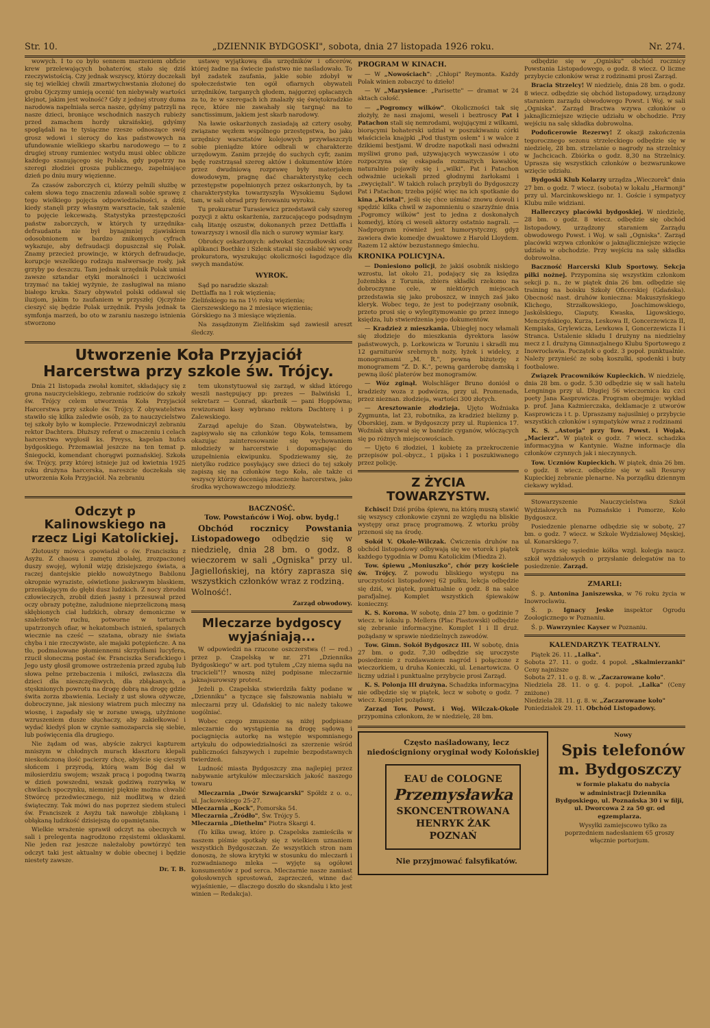Str. 10. „DZIENNIK BYDGOSKI", sobota, dnia 27 listopada 1926 roku. Nr. 274.
wowych. I to co było sennem marzeniem obficie krew przelewających bohaterów, stało się dziś rzeczywistością. Czy jednak wszyscy, którzy doczekali się tej wielkiej chwili zmartwychwstania złożonej do grobu Ojczyzny umieją ocenić ten niebywały wartości klejnot, jakim jest wolność? Gdy z jednej strony duma narodowa napełniała serca nasze, gdyśmy patrzyli na nasze dzieci, broniące wschodnich naszych rubieży przed zamachem hordy ukraińskiej, gdyśmy spoglądali na te tysiączne rzesze odnoszące swój grosz wdowi i sierocy do kas państwowych na ufundowanie wielkiego skarbu narodowego — to z drugiej strony rumieniec wstydu musi oblec oblicze każdego szanującego się Polaka, gdy popatrzy na szeregi złodziei grosza publicznego, zapełniające dzień po dniu mury więzienne.
Za czasów zaborczych ci, którzy pełnili służbę w całem słowa tego znaczeniu zdawali sobie sprawę z tego wielkiego pojęcia odpowiedzialności, a dziś, kiedy stanęli przy własnym warsztacie, tak szalenie to pojęcie lekceważą. Statystyka przestępczości państw zaborczych, w których ty urzędnika-defraudanta nie był bynajmniej zjawiskiem odosobnionem w bardzo znikomych cyfrach wykazuje, aby defraudacji dopuszczał się Polak. Znamy przecież prowincje, w których defraudacje, korupcje wszelkiego rodzaju malwersacje rosły, jak grzyby po deszczu. Tam jednak urzędnik Polak umiał zawsze sztandar etyki moralności i uczciwości trzymać na takiej wyżynie, że zasługiwał na miano białego kruka. Szary obywatel polski oddawał się iluzjom, jakim to zaufaniem w przyszłej Ojczyźnie cieszyć się będzie Polak urzędnik. Prysła jednak ta symfonja marzeń, bo oto w zaraniu naszego istnienia stworzono
ustawę wyjątkową dla urzędników i oficerów, której żadne na świecie państwo nie naśladowało. To był zadatek zaufania, jakie sobie zdobył w społeczeństwie ten ogół ofiarnych obywateli urzędników, targanych głodem, najgorzej opłacanych za to, że w szeregach ich znalazły się świętokradzkie ręce, które nie zawahały się targnąć na to sanctissimum, jakiem jest skarb narodowy.
Na ławie oskarżonych zasiadają aż cztery osoby, związane węzłem wspólnego przestępstwa, bo jako urzędnicy warsztatów kolejowych przywłaszczyli sobie pieniądze które odbrali w charakterze urzędowym. Zanim przejdę do suchych cyfr, zanim będę rozstrząsał szereg aktów i dokumentów które przez dwudniową rozprawę były materjałem dowodowym, pragnę dać charakterystykę cech przestępstw popełnionych przez oskarżonych, by ta charakterystyka towarzyszyła Wysokiemu Sądowi tam, w sali obrad przy ferowaniu wyroku.
Tu prokuratur Turasiewicz przedstawił cały szereg pozycji z aktu oskarżenia, zarzucającego podsądnym całą litanję oszustw, dokonanych przez Dettlaffa i towarzyszy i wnosił dla nich o surowy wymiar kary.
Obrońcy oskarżonych: adwokat Szczudłowski oraz aplikanci Boethke i Szlenk starali się osłabić wywody prokuratora, wyszukując okoliczności łagodzące dla swych mandatów.
WYROK.
Sąd po naradzie skazał:
Dettlaffa na 1 rok więzienia;
Zielińskiego na na 1½ roku więzienia;
Gierszewskiego na 2 miesiące więzienia;
Górskiego na 3 miesiące więzienia.
Na zasądzonym Zielińskim sąd zawiesił areszt śledczy.
Utworzenie Koła Przyjaciół Harcerstwa przy szkole św. Trójcy.
Dnia 21 listopada zwołał komitet, składający się z grona nauczycielskiego, zebranie rodziców do szkoły św. Trójcy celem utworzenia Koła Przyjaciół Harcerstwa przy szkole św. Trójcy. Z obywatelstwa stawiło się kilka zaledwie osób, za to nauczycielstwo tej szkoły było w komplecie. Przewodniczył zebraniu rektor Dachtera. Dłuższy referat o znaczeniu i celach harcerstwa wygłosił ks. Preyss, kapelan hufca bydgoskiego. Przemawiał jeszcze na ten temat p. Śniegocki, komendant chorągwi poznańskiej. Szkoła św. Trójcy, przy której istnieje już od kwietnia 1925 roku drużyna harcerska, nareszcie doczekała się utworzenia Koła Przyjaciół. Na zebraniu
tem ukonstytuował się zarząd, w skład którego weszli następujący pp: prezes — Balwiński I., sekretarz — Conrad, skarbnik — pani Hoppówna; rewizorami kasy wybrano rektora Dachterę i p Zalewskiego.
Zarząd apeluje do Szan. Obywatelstwa, by zapisywało się na członków tego Koła, temsamem okazując zainteresowanie się wychowaniem młodzieży w harcerstwie i dopomagając do uzupełnienia ekwipunku. Spodziewamy się, że nietylko rodzice posyłający swe dzieci do tej szkoły zapiszą się na członków tego Koła, ale także ci wszyscy którzy doceniają znaczenie harcerstwa, jako środka wychowawczego młodzieży.
Odczyt p Kalinowskiego na rzecz Ligi Katolickiej.
Złotousty mówca opowiadał o św. Franciszku z Asyżu. Z chaosu i zamętu zbolałej, zrozpaczonej duszy swojej, wyłonił wizję dzisiejszego świata, a raczej dantejskie piekło nowożytnego Babilonu okropnie wyraziste, oświetlone jaskrawym blaskiem, przenikającym do głębi dusz ludzkich. Z nocy zbrodni człowieczych, zrobił dzień jasny i przesuwał przed oczy obrazy potężne, zaludnione nieprzeliczoną masą skłębionych ciał ludzkich, obrazy demoniczne w szaleństwie ruchu, potworne w torturach upatrzonych ofiar, w hekatombach istnień, spalanych wiecznie na cześć — szatana, obrazy nie świata chyba i nie rzeczywiste, ale majaki potępieńcze. A na tło, podmalowane płomiennemi skrzydłami lucyfera, rzucił słoneczną postać św. Franciszka Serafickiego i Jego usty głosił gromowe ostrzeżenia przed zgubą lub słowa pełne przebaczenia i miłości, zwłaszcza dla dzieci dla nieszczęśliwych, dla zbłąkanych, a stęsknionych powrotu na drogę dobrą na drogę gdzie świta zorza zbawienia. Leciały z ust słowa ożywcze, dobroczynne, jak niesiony wiatrem puch mleczny na wiosnę, i zapadały się w zorane uwagą, użyźnione wzruszeniem dusze słuchaczy, aby zakiełkować i wydać kiedyś plon w czynie samozaparcia się siebie, lub poświęcenia dla drugiego.
Nie żądam od was, abyście zakryci kapturem mniszym w chłodnych murach klasztoru klepali nieskończoną ilość pacierzy chcę, abyście się cieszyli słońcem i przyrodą, którą wam Bóg dał w miłosierdziu swojem; wszak pracą i pogodną twarzą w dzień powszedni, wszak godziwą rozrywką w chwilach spoczynku, niemniej pięknie można chwalić Stwórcę przedwiecznego, niż modlitwą w dzień świąteczny. Tak mówi do nas poprzez siedem stuleci św. Franciszek z Asyżu tak nawołuje zbłąkaną i obłąkaną ludzkość dzisiejszą do opamiętania.
Wielkie wrażenie sprawił odczyt na obecnych w sali i prelegenta nagrodzono rzęsistemi oklaskami. Nie jeden raz jeszcze należałoby powtórzyć ten odczyt taki jest aktualny w dobie obecnej i będzie niestety zawsze.
Dr. T. B.
BACZNOŚĆ.
Tow. Powstańców i Woj. obw. bydg.!
Obchód rocznicy Powstania Listopadowego odbędzie się w niedzielę, dnia 28 bm. o godz. 8 wieczorem w sali „Ogniska" przy ul. Jagiellońskiej, na który zaprasza się wszystkich członków wraz z rodziną.
Wolność!.
Zarząd obwodowy.
Mleczarze bydgoscy wyjaśniają...
W odpowiedzi na rzucone oszczerstwa (! — red.) przez p. Czapelską w nr. 271 „Dziennika Bydgoskiego" w art. pod tytułem „Czy niema sądu na trucicieli"!? wnoszą niżej podpisane mleczarnie jaknajsurowszy protest.
Jeżeli p. Czapelska stwierdziła fakty podane w „Dzienniku" a tyczące się fałszowania nabiału w mleczarni przy ul. Gdańskiej to nic należy takowe uogólniać.
Wobec czego zmuszone są niżej podpisane mleczarnie do wystąpienia na drogę sądową i pociągnięcia autorkę na wstępie wspomnianego artykułu do odpowiedzialności za szerzenie wśród publiczności fałszywych i zupełnie bezpodstawnych twierdzeń.
Ludność miasta Bydgoszczy zna najlepiej przez nabywanie artykułów mleczarskich jakość naszego towaru
Mleczarnia „Dwór Szwajcarski" Spółdz z o. o., ul. Jackowskiego 25-27.
Mleczarnia „Kock", Pomorska 54.
Mleczarnia „Źródło", Św. Trójcy 5.
Mleczarnia „Diethelm" Piotra Skargi 4.
(To kilka uwag, które p. Czapelska zamieściła w naszem piśmie spotkały się z wielkiem uznaniem wszystkich Bydgoszczan. Ze wszystkich stron nam donoszą, że słowa krytyki w stosunku do mleczarń i rozwadnianego mleka — wyjęte są ogółowi konsumentów z pod serca. Mleczarnie nasze zamiast gołosłownych sprostowań, zaprzeczeń, winne dać wyjaśnienie, — dlaczego doszło do skandalu i kto jest winien — Redakcja).
PROGRAM W KINACH.
— W „Nowościach": „Chłopi" Reymonta. Każdy Polak winien zobaczyć to dzieło!
— W „Marysience: „Parisette" — dramat w 24 aktach całość.
— „Pogromcy wilków". Okoliczności tak się złożyły, że nasi znajomi, weseli i beztroscy Pat i Patachon stali się nemrodami, wojującymi z wilkami, biorącymi bohaterski udział w poszukiwaniu córki właściciela knajpki „Pod tłustym osłem" i w walce z dzikiemi bestjami. W drodze napotkali nasi odważni myśliwi grono pań, używających wywczasów i oto rozpoczyna się eskapada rozmaitych kawałów, naturalnie pojawiły się i „wilki". Pat i Patachon odważnie uciekali przed głodnymi żarłokami i „zwyciężali". W takich rolach przybyli do Bydgoszczy Pat i Patachon; trzeba pójść więc na ich spotkanie do kina „Kristal", jeśli się chce uśmiać znowu dowoli i spędzić kilka chwil w zapomnieniu o szarzyźnie dnia „Pogromcy wilków" jest to jedna z doskonałych komedyj, którą ci weseli aktorzy ostatnio nagrali. — Nadprogram również jest humorystyczny, gdyż zawiera dwie komedje dwuaktowe z Harold Lloydem. Razem 12 aktów bezustannego śmiechu.
KRONIKA POLICYJNA.
— Doniesiono policji, że jakiś osobnik niskiego wzrostu, lat około 21, podający się za księdza Jożembka z Torunia, zbiera składki rzekomo na dobroczynne cele, w niektórych miejscach przedstawia się jako proboszcz, w innych zaś jako kleryk. Wobec tego, że jest to podejrzany osobnik, przeto prosi się o wylegitymowanie go przez innego księdza, lub stwierdzenia jego dokumentów.
— Kradzież z mieszkania. Ubiegłej nocy włamali się złodzieje do mieszkania dyrektora lasów państwowych, p. Lorkowicza w Toruniu i skradli mu 12 garniturów srebrnych noży, łyżek i widelcy, z monogramami „M. R.", pewną biżuterję z monogramem "Z. D. K.", pewną garderobę damską i pewną ilość platerów bez monogramów.
— Wóz zginął. Wolschläger Bruno doniósł o kradzieży woza z podwórza, przy ul. Promenada, przez nieznan. złodzieja, wartości 300 złotych.
— Aresztowanie złodzieja. Ujęto Woźniaka Zygmunta, lat 23, robotnika, za kradzież bielizny p. Oborskiej, zam. w Bydgoszczy przy ul. Rupienica 17. Woźniak ukrywał się w bandzie cyganów, włóczących się po różnych miejscowościach.
— Ujęto 6 złodziei, 1 kobietę za przekroczenie przepisów pol.-obycz., 1 pijaka i 1 poszukiwanego przez policję.
Z ŻYCIA TOWARZYSTW.
Echisci! Dziś próba śpiewu, na którą muszą stawić się wszyscy członkowie czynni ze względu na bliskie występy oraz pracę programową. Z wtorku próby przenosi się na środę.
Sokół V. Okole-Wilczak. Ćwiczenia druhów na obchód listopadowy odbywają się we wtorek i piątek każdego tygodnia w Domu Katolickim (Miedza 2).
Tow. śpiewu „Moniuszko", chór przy kościele św. Trójcy. Z powodu bliskiego występu na uroczystości listopadowej 62 pułku, lekcja odbędzie się dziś, w piątek, punktualnie o godz. 8 na salce parafjalnej. Komplet wszystkich śpiewaków konieczny.
K. S. Korona. W sobotę, dnia 27 bm. o godzinie 7 wiecz. w lokalu p. Mellera (Plac Piastowski) odbędzie się zebranie informacyjne. Komplet I i II druż. pożądany w sprawie niedzielnych zawodów.
Tow. Gimn. Sokół Bydgoszcz III. W sobotę, dnia 27 bm. o godz. 7,30 odbędzie się uroczyste posiedzenie z rozdawaniem nagród i połączone z wieczorkiem, u druha Konieczki, ul. Lenartowicza. O liczny udział i punktualne przybycie prosi Zarząd.
K. S. Polonja III drużyna. Schadzka informacyjna nie odbędzie się w piątek, lecz w sobotę o godz. 7 wiecz. Komplet pożądany.
Zarząd Tow. Powst. i Woj. Wilczak-Okole przypomina członkom, że w niedzielę, 28 bm.
odbędzie się w „Ognisku" obchód rocznicy Powstania Listopadowego, o godz. 8 wiecz. O liczne przybycie członków wraz z rodzinami prosi Zarząd.
Bracia Strzelcy! W niedzielę, dnia 28 bm. o godz. 8 wiecz. odbędzie się obchód listopadowy, urządzony staraniem zarządu obwodowego Powst. i Woj. w sali „Ogniska". Zarząd Bractwa wzywa członków o jaknajliczniejsze wzięcie udziału w obchodzie. Przy wejściu na salę składka dobrowolna.
Podoficerowie Rezerwy! Z okazji zakończenia tegorocznego sezonu strzeleckiego odbędzie się w niedzielę, 28 bm. strzelanie o nagrody na strzelnicy w Jachcicach. Zbiórka o godz. 8,30 na Strzelnicy. Uprasza się wszystkich członków o bezwarunkowe wzięcie udziału.
Bydgoski Klub Kolarzy urządza „Wieczorek" dnia 27 bm. o godz. 7 wiecz. (sobota) w lokalu „Harmonji" przy ul. Marcinkowskiego nr. 1. Goście i sympatycy Klubu mile widziani.
Hallerczycy placówki bydgoskiej. W niedzielę, 28 bm. o godz. 8 wiecz. odbędzie się obchód listopadowy, urządzony staraniem Zarządu obwodowego Powst. i Woj. w sali „Ogniska". Zarząd placówki wzywa członków o jaknajliczniejsze wzięcie udziału w obchodzie. Przy wejściu na salę składka dobrowolna.
Baczność Harcerski Klub Sportowy. Sekcja piłki nożnej. Przypomina się wszystkim członkom sekcji p. n., że w piątek dnia 26 bm. odbędzie się training na boisku Szkoły Oficerskiej (Gdańska). Obecność nast. druhów konieczna: Makuszyńskiego Klichego, Strzałkowskiego, Joachimowskiego, Jaskólskiego, Ciaputy, Kwaska, Ligowskiego, Menczyńskiego, Kurza, Leskowa II, Goncerzewicza II, Kempiaka, Grylewicza, Lewkowa I, Goncerzewicza I i Stranca. Ustalenie składu I drużyny na niedzielny mecz z I. drużyną Gimnazjalnego Klubu Sportowego z Inowrocławia. Początek o godz. 3 popoł. punktualnie. Należy przynieść ze sobą koszulki, spodenki i buty footbalowe.
Związek Pracowników Kupieckich. W niedzielę, dnia 28 bm. o godz. 5.30 odbędzie się w sali hatelu Lengninga przy ul. Długiej 56 wieczornica ku czci poety Jana Kasprowicza. Program obejmuje: wykład p. prof. Jana Każmierczaka, deklamacje z utworów Kasprowicza i t. p. Upraszamy najusilniej o przybycie wszystkich członków i sympatyków wraz z rodzinami
K. S. „Astorja" przy Tow. Powst. i Wojak. „Macierz". W piątek o godz. 7 wiecz. schadzka informacyjna w Kantynie. Ważne informacje dla członków czynnych jak i nieczynnych.
Tow. Uczniów Kupieckich. W piątek, dnia 26 bm. o godz. 8 wiecz. odbędzie się w sali Resursy Kupieckiej zebranie plenarne. Na porządku dziennym ciekawy wykład.
Stowarzyszenie Nauczycielstwa Szkół Wydziałowych na Poznańskie i Pomorze, Koło Bydgoszcz.
Posiedzenie plenarne odbędzie się w sobotę, 27 bm. o godz. 7 wiecz. w Szkole Wydziałowej Męskiej, ul. Konarskiego 7.
Uprasza się sąsiednie kółka wzgl. kolegja naucz. szkół wydziałowych o przysłanie delegatów na to posiedzenie. Zarząd.
ZMARLI:
Ś. p. Antonina Janiszewska, w 76 roku życia w Inowrocławiu.
Ś. p. Ignacy Jeske inspektor Ogrodu Zoologicznego w Poznaniu.
Ś. p. Wawrzyniec Kayser w Poznaniu.
KALENDARZYK TEATRALNY.
Piątek 26. 11. „Lalka".
Sobota 27. 11. o godz. 4 popoł. „Skalmierzanki" Ceny najniższe
Sobota 27. 11. o g. 8. w. „Zaczarowane koło".
Niedziela 28. 11. o g. 4. popoł. „Lalka" (Ceny zniżone)
Niedziela 28. 11. g. 8. w. „Zaczarowane koło"
Poniedziałek 29. 11. Obchód Listopadowy.
Często naśladowany, lecz niedościgniony oryginał wody Kolońskiej
EAU de COLOGNE
Przemysławka
SKONCENTROWANA
HENRYK ŻAK
POZNAŃ
Nie przyjmować falsyfikatów.
Nowy
Spis telefonów m. Bydgoszczy
w formie plakatu do nabycia
w administracji Dziennika Bydgoskiego, ul. Poznańska 30 i w filji, ul. Dworcowa 2 za 50 gr. od egzemplarza.
Wysyłki zamiejscowo tylko za poprzedniem nadesłaniem 65 groszy włącznie portorjum.